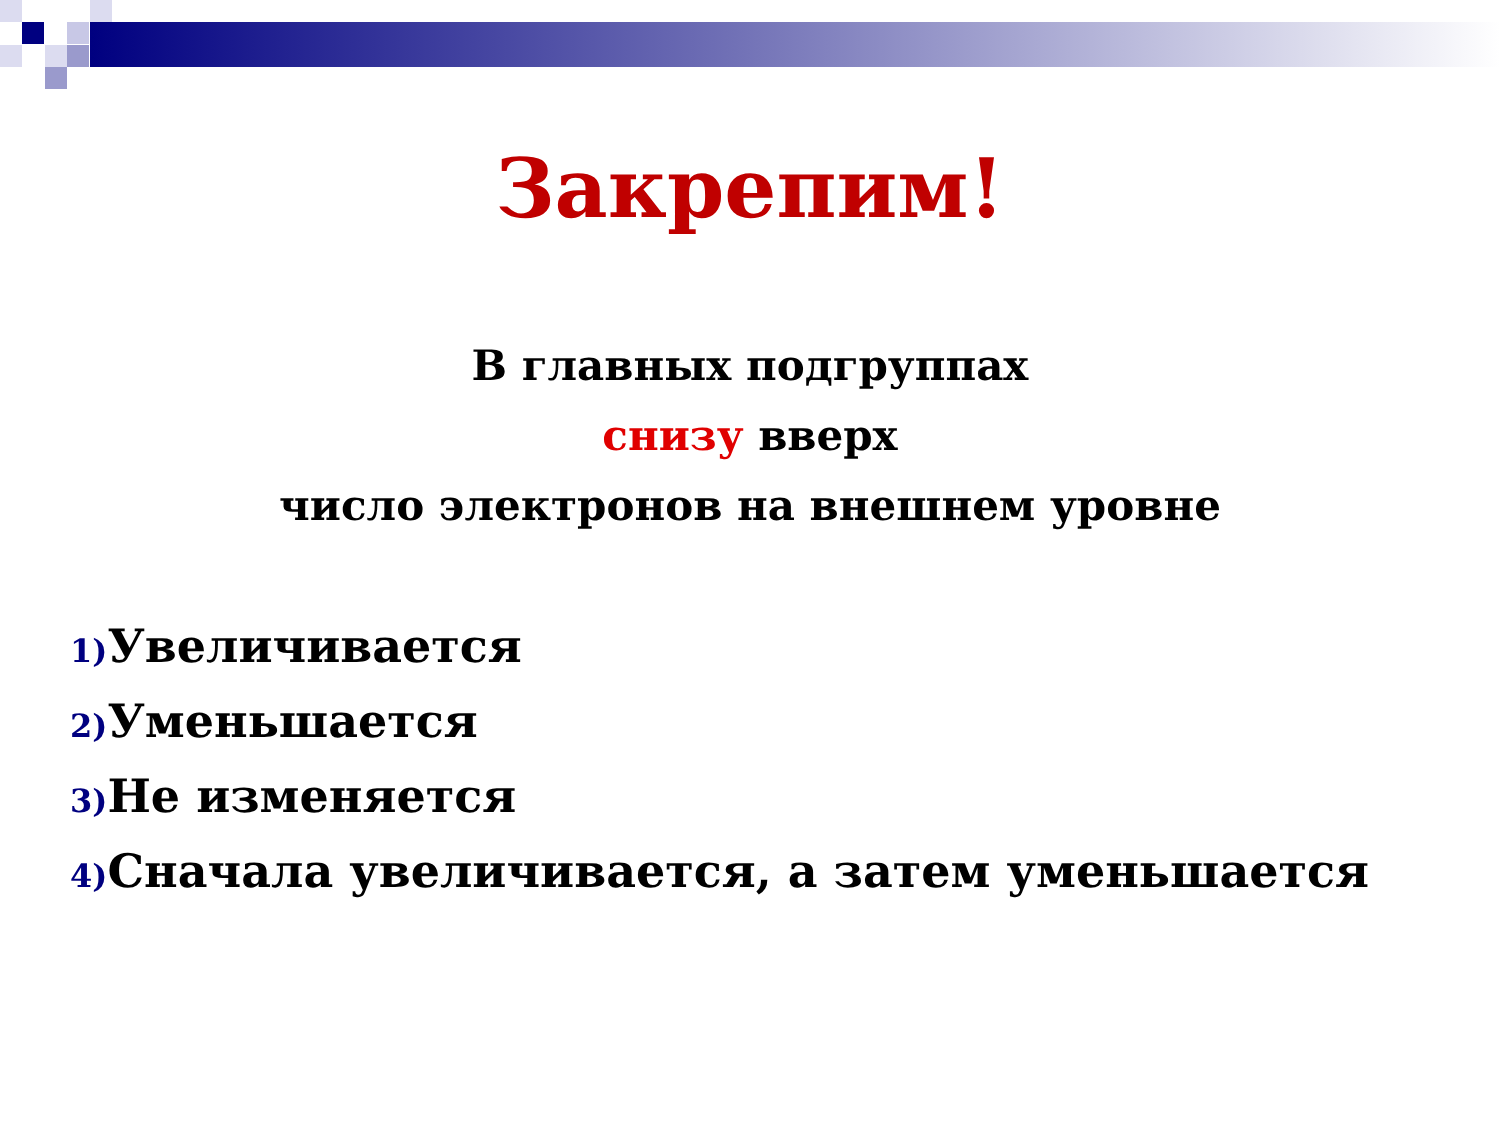Закрепим!
В главных подгруппах
снизу вверх
число электронов на внешнем уровне
1) Увеличивается
2) Уменьшается
3) Не изменяется
4) Сначала увеличивается, а затем уменьшается